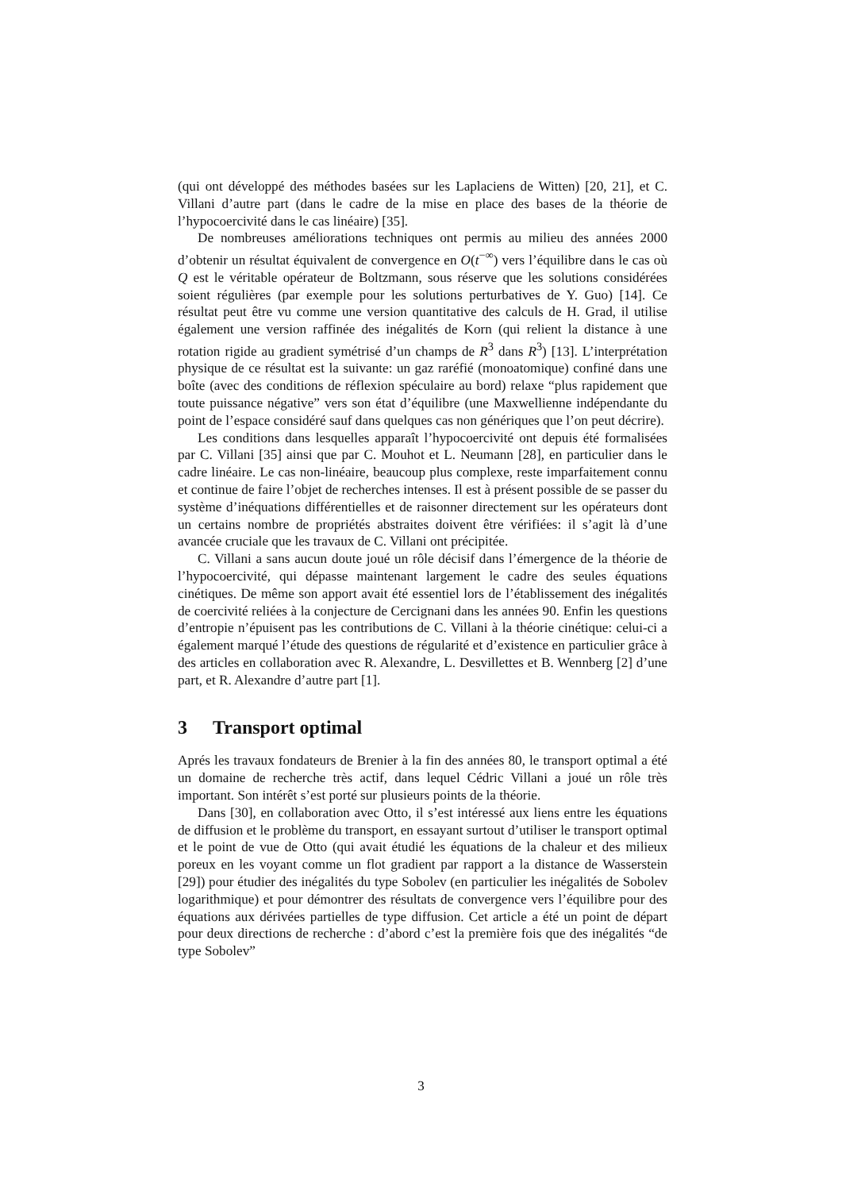(qui ont développé des méthodes basées sur les Laplaciens de Witten) [20, 21], et C. Villani d’autre part (dans le cadre de la mise en place des bases de la théorie de l’hypocoercivité dans le cas linéaire) [35].
De nombreuses améliorations techniques ont permis au milieu des années 2000 d’obtenir un résultat équivalent de convergence en O(t<sup>−∞</sup>) vers l’équilibre dans le cas où Q est le véritable opérateur de Boltzmann, sous réserve que les solutions considérées soient régulières (par exemple pour les solutions perturbatives de Y. Guo) [14]. Ce résultat peut être vu comme une version quantitative des calculs de H. Grad, il utilise également une version raffinée des inégalités de Korn (qui relient la distance à une rotation rigide au gradient symétrisé d’un champs de R<sup>3</sup> dans R<sup>3</sup>) [13]. L’interprétation physique de ce résultat est la suivante: un gaz raréfié (monoatomique) confiné dans une boîte (avec des conditions de réflexion spéculaire au bord) relaxe “plus rapidement que toute puissance négative” vers son état d’équilibre (une Maxwellienne indépendante du point de l’espace considéré sauf dans quelques cas non génériques que l’on peut décrire).
Les conditions dans lesquelles apparaît l’hypocoercivité ont depuis été formalisées par C. Villani [35] ainsi que par C. Mouhot et L. Neumann [28], en particulier dans le cadre linéaire. Le cas non-linéaire, beaucoup plus complexe, reste imparfaitement connu et continue de faire l’objet de recherches intenses. Il est à présent possible de se passer du système d’inéquations différentielles et de raisonner directement sur les opérateurs dont un certains nombre de propriétés abstraites doivent être vérifiées: il s’agit là d’une avancée cruciale que les travaux de C. Villani ont précipitée.
C. Villani a sans aucun doute joué un rôle décisif dans l’émergence de la théorie de l’hypocoercivité, qui dépasse maintenant largement le cadre des seules équations cinétiques. De même son apport avait été essentiel lors de l’établissement des inégalités de coercivité reliées à la conjecture de Cercignani dans les années 90. Enfin les questions d’entropie n’épuisent pas les contributions de C. Villani à la théorie cinétique: celui-ci a également marqué l’étude des questions de régularité et d’existence en particulier grâce à des articles en collaboration avec R. Alexandre, L. Desvillettes et B. Wennberg [2] d’une part, et R. Alexandre d’autre part [1].
3 Transport optimal
Aprés les travaux fondateurs de Brenier à la fin des années 80, le transport optimal a été un domaine de recherche très actif, dans lequel Cédric Villani a joué un rôle très important. Son intérêt s’est porté sur plusieurs points de la théorie.
Dans [30], en collaboration avec Otto, il s’est intéressé aux liens entre les équations de diffusion et le problème du transport, en essayant surtout d’utiliser le transport optimal et le point de vue de Otto (qui avait étudié les équations de la chaleur et des milieux poreux en les voyant comme un flot gradient par rapport a la distance de Wasserstein [29]) pour étudier des inégalités du type Sobolev (en particulier les inégalités de Sobolev logarithmique) et pour démontrer des résultats de convergence vers l’équilibre pour des équations aux dérivées partielles de type diffusion. Cet article a été un point de départ pour deux directions de recherche : d’abord c’est la première fois que des inégalités “de type Sobolev”
3